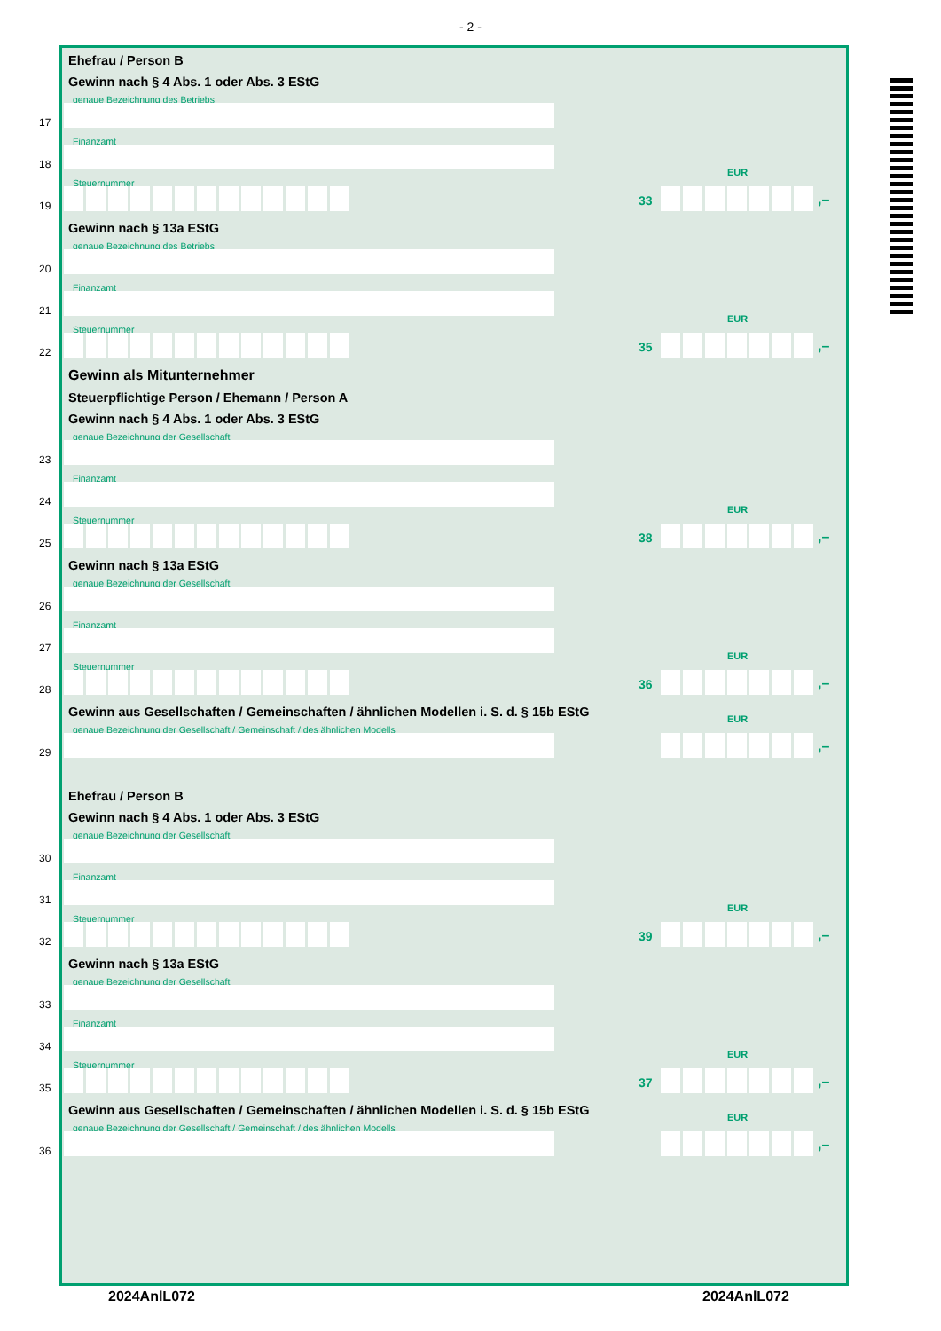- 2 -
Ehefrau / Person B
Gewinn nach § 4 Abs. 1 oder Abs. 3 EStG
genaue Bezeichnung des Betriebs
17
Finanzamt
18
Steuernummer
EUR
33 ,–
19
Gewinn nach § 13a EStG
genaue Bezeichnung des Betriebs
20
Finanzamt
21
Steuernummer
EUR
35 ,–
22
Gewinn als Mitunternehmer
Steuerpflichtige Person / Ehemann / Person A
Gewinn nach § 4 Abs. 1 oder Abs. 3 EStG
genaue Bezeichnung der Gesellschaft
23
Finanzamt
24
Steuernummer
EUR
38 ,–
25
Gewinn nach § 13a EStG
genaue Bezeichnung der Gesellschaft
26
Finanzamt
27
Steuernummer
EUR
36 ,–
28
Gewinn aus Gesellschaften / Gemeinschaften / ähnlichen Modellen i. S. d. § 15b EStG
genaue Bezeichnung der Gesellschaft / Gemeinschaft / des ähnlichen Modells
EUR
,–
29
Ehefrau / Person B
Gewinn nach § 4 Abs. 1 oder Abs. 3 EStG
genaue Bezeichnung der Gesellschaft
30
Finanzamt
31
Steuernummer
EUR
39 ,–
32
Gewinn nach § 13a EStG
genaue Bezeichnung der Gesellschaft
33
Finanzamt
34
Steuernummer
EUR
37 ,–
35
Gewinn aus Gesellschaften / Gemeinschaften / ähnlichen Modellen i. S. d. § 15b EStG
genaue Bezeichnung der Gesellschaft / Gemeinschaft / des ähnlichen Modells
EUR
,–
36
2024AnlL072 2024AnlL072